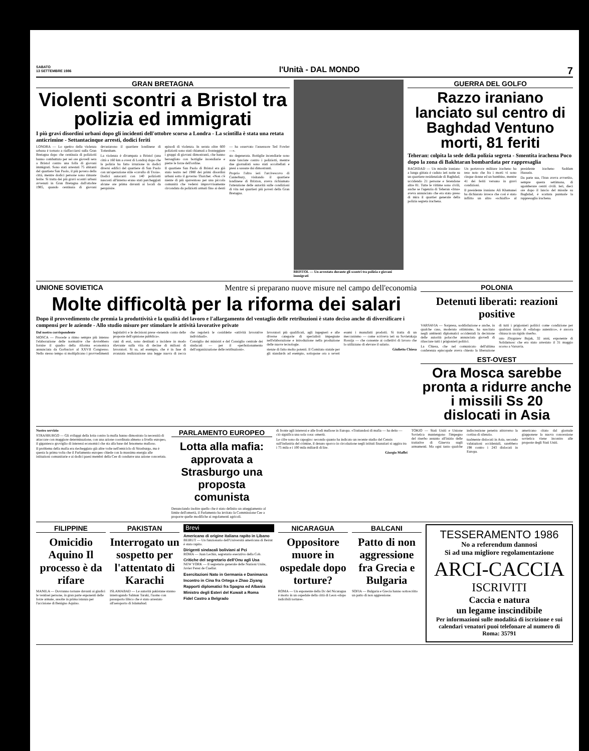SABATO
13 SETTEMBRE 1986 l'Unità - DAL MONDO 7
GRAN BRETAGNA
Violenti scontri a Bristol tra polizia ed immigrati
I più gravi disordini urbani dopo gli incidenti dell'ottobre scorso a Londra - La scintilla è stata una retata anticrimine - Settantacinque arresti, dodici feriti
LONDRA — Lo spettro della violenza urbana è tornato a riaffacciarsi sulla Gran Bretagna dopo che centinaia di poliziotti hanno combattuto per sei ore giovedì sera a Bristol contro una folla di giovani immigrati. Sono stati arrestati 75 abitanti del quartiere San Paolo, il più povero della città, mentre dodici persone sono rimaste ferite. Si tratta dei più gravi scontri urbani avvenuti in Gran Bretagna dall'ottobre 1985, quando centinaia di giovani devastarono il quartiere londinese di Tottenham.
La violenza è divampata a Bristol (una città a 160 km a ovest di Londra) dopo che la polizia ha fatto irruzione in dodici diversi edifici del quartiere di San Paolo con un'operazione stile «cavallo di Troia». Dodici autocarri con 140 poliziotti nascosti all'interno erano stati parcheggiati alcune ore prima davanti ai locali da perquisire.
episodi di violenza. In serata oltre 600 poliziotti sono stati chiamati a fronteggiare i gruppi di giovani dimostranti, che hanno bersagliato con bottiglie incendiarie e pietre le forze dell'ordine.
Il quartiere San Paolo di Bristol era già stato teatro nel 1980 dei primi disordini urbani sotto il governo Thatcher. «Non c'è niente di più spaventoso per una piccola comunità che vedersi improvvisamente circondata da poliziotti armati fino ai denti — ha osservato l'assessore Ted Fowler —».
sto degenerata. Bottiglie incendiarie sono state lanciate contro i poliziotti, mentre due giornalisti sono stati accoltellati e presi a sassate dai dimostranti.
Proprio l'altro ieri l'arcivescovo di Canterbury, visitando il quartiere londinese di Brixton, aveva richiamato l'attenzione delle autorità sulle condizioni di vita nei quartieri più poveri della Gran Bretagna.
BRISTOL — Un arrestato durante gli scontri tra polizia e giovani immigrati
GUERRA DEL GOLFO
Razzo iraniano lanciato sul centro di Baghdad Ventuno morti, 81 feriti
Teheran: colpita la sede della polizia segreta - Smentita irachena Poco dopo la zona di Bakhtaran bombardata per rappresaglia
BAGHDAD — Un missile iraniano a lunga gittata è caduto ieri notte su un quartiere residenziale di Baghdad, uccidendo 21 persone e ferendone altre 81. Tutte le vittime sono civili, anche se l'agenzia di Teheran «Irna» aveva annunciato che era stato preso di mira il quartier generale della polizia segreta irachena.
Un portavoce militare iracheno ha reso noto che fra i morti vi sono cinque donne ed un bambino, mentre 41 dei feriti versano in gravi condizioni.
Il presidente iraniano Ali Khamanei ha dichiarato invece che così è stato inflitto un altro «schiaffo» al presidente iracheno Saddam Hussein.
Da parte sua, l'Iran aveva avvertito, sempre questa settimana, di sgomberare centri civili. Ieri, dieci ore dopo il lancio del missile su Baghdad, è scattata puntuale la rappresaglia irachena.
UNIONE SOVIETICA Mentre si preparano nuove misure nel campo dell'economia
Molte difficoltà per la riforma dei salari
Dopo il provvedimento che premia la produttività e la qualità del lavoro e l'allargamento del ventaglio delle retribuzioni è stato deciso anche di diversificare i compensi per le aziende - Allo studio misure per stimolare le attività lavorative private
Dal nostro corrispondente
MOSCA — Procede a ritmo sempre più intenso l'elaborazione delle normative che dovrebbero fornire il quadro della riforma economica annunciata da Gorbaciov al XXVII Congresso. Nello stesso tempo si moltiplicano i provvedimenti legislativi e le decisioni prese «tenendo conto delle proposte dell'opinione pubblica».
cuni di essi, sono destinati a incidere in modo rilevante sulla vita di decine di milioni di lavoratori. Si sa, ad esempio, che è in fase di avanzata realizzazione una legge nuova di zecca che regolerà le cosiddette «attività lavorative individuali».
Consiglio dei ministri e del Consiglio centrale dei sindacati — per il «perfezionamento dell'organizzazione delle retribuzioni».
lavoratori più qualificati, agli ingegneri e alle diverse categorie di specialisti impegnate nell'elaborazione e introduzione nella produzione delle nuove tecnologie.
stenze di fatto molto potenti. Il Comitato statale per gli standards ad esempio, sottopone ora a severi esami i manufatti prodotti. Si tratta di un meccanismo — come scriveva ieri su Sovietskaja Rossija — che consente ai collettivi di lavoro che lo utilizzano di elevare il salario.
Giulietto Chiesa
POLONIA
Detenuti liberati: reazioni positive
VARSAVIA — Sorpresa, soddisfazione e anche, in qualche caso, moderato ottimismo, ha suscitato negli ambienti diplomatici occidentali la decisione delle autorità polacche annunciata giovedì di rilasciare tutti i prigionieri politici.
La Chiesa, che nel comunicato dell'ultima conferenza episcopale aveva chiesto la liberazione di tutti i prigionieri politici come condizione per qualsiasi inizio di «dialogo autentico», è ancora chiusa in un rigido riserbo.
rato Zbygniew Bujak, 32 anni, esponente di Solidarnosc che era stato arrestato il 31 maggio scorso a Varsavia.
EST-OVEST
Ora Mosca sarebbe pronta a ridurre anche i missili Ss 20 dislocati in Asia
Nostro servizio
STRASBURGO — Gli sviluppi della lotta contro la mafia hanno dimostrato la necessità di attaccare con maggiore determinazione, con una azione coordinata almeno a livello europeo, il gigantesco groviglio di interessi economici che sta alla base del fenomeno mafioso.
Il problema della mafia era riecheggiato già altre volte nell'emiciclo di Strasburgo, ma è questa la prima volta che il Parlamento europeo chiede con la massima energia alle istituzioni comunitarie e ai dodici paesi membri della Cee di condurre una azione concertata.
PARLAMENTO EUROPEO
Lotta alla mafia: approvata a Strasburgo una proposta comunista
Denunciando inoltre quello che è stato definito un atteggiamento al limite dell'omertà, il Parlamento ha invitato la Commissione Cee a proporre quelle modifiche ai regolamenti agricoli.
di fronte agli interessi e alle frodi mafiose in Europa. «Trattandosi di mafia — ha detto — ciò significa una sola cosa: omertà.
Le cifre sono da capogiro: secondo quanto ha indicato un recente studio del Censis sull'industria del crimine, il denaro sporco in circolazione negli istituti finanziari si aggira tra i 75 mila e i 100 mila miliardi di lire.
Giorgio Maffei
TOKIO — Stati Uniti e Unione Sovietica mantengono l'impegno del riserbo assunto all'inizio delle trattative di Ginevra sugli armamenti. Ma ogni tanto qualche indiscrezione penetra attraverso la cortina di silenzio.
tualmente dislocati in Asia, secondo valutazioni occidentali, sarebbero 198 contro i 243 dislocati in Europa.
americano citato dal giornale giapponese la nuova concessione sovietica viene incontro alle proposte degli Stati Uniti.
FILIPPINE
Omicidio Aquino Il processo è da rifare
MANILA — Dovranno tornare davanti ai giudici le ventisei persone, in gran parte esponenti delle forze armate, assolte in prima istanza per l'uccisione di Benigno Aquino.
PAKISTAN
Interrogato un sospetto per l'attentato di Karachi
ISLAMABAD — Le autorità pakistane stanno interrogando Salman Taraki, l'uomo con passaporto libico che è stato arrestato all'aeroporto di Islamabad.
Brevi
Americano di origine italiana rapito in Libano
BEIRUT — Un funzionario dell'Università americana di Beirut è stato rapito.
Dirigenti sindacali boliviani al Pci
ROMA — Juan Lechin, segretario esecutivo della Cob.
Critiche del segretario dell'Onu agli Usa
NEW YORK — Il segretario generale delle Nazioni Unite, Javier Perez de Cuellar.
Esercitazioni Nato in Germania e Danimarca
Incontro in Cina fra Ortega e Zhao Ziyang
Rapporti diplomatici fra Spagna ed Albania
Ministro degli Esteri del Kuwait a Roma
Fidel Castro a Belgrado
NICARAGUA
Oppositore muore in ospedale dopo torture?
ROMA — Un esponente della Dc del Nicaragua è morto in un ospedale della città di Leon «dopo indicibili torture».
BALCANI
Patto di non aggressione fra Grecia e Bulgaria
SOFIA — Bulgaria e Grecia hanno sottoscritto un patto di non aggressione.
TESSERAMENTO 1986
No a referendum dannosi
Si ad una migliore regolamentazione
ARCI-CACCIA
ISCRIVITI
Caccia e natura
un legame inscindibile
Per informazioni sulle modalità di iscrizione e sui calendari venatori puoi telefonare al numero di Roma: 35791